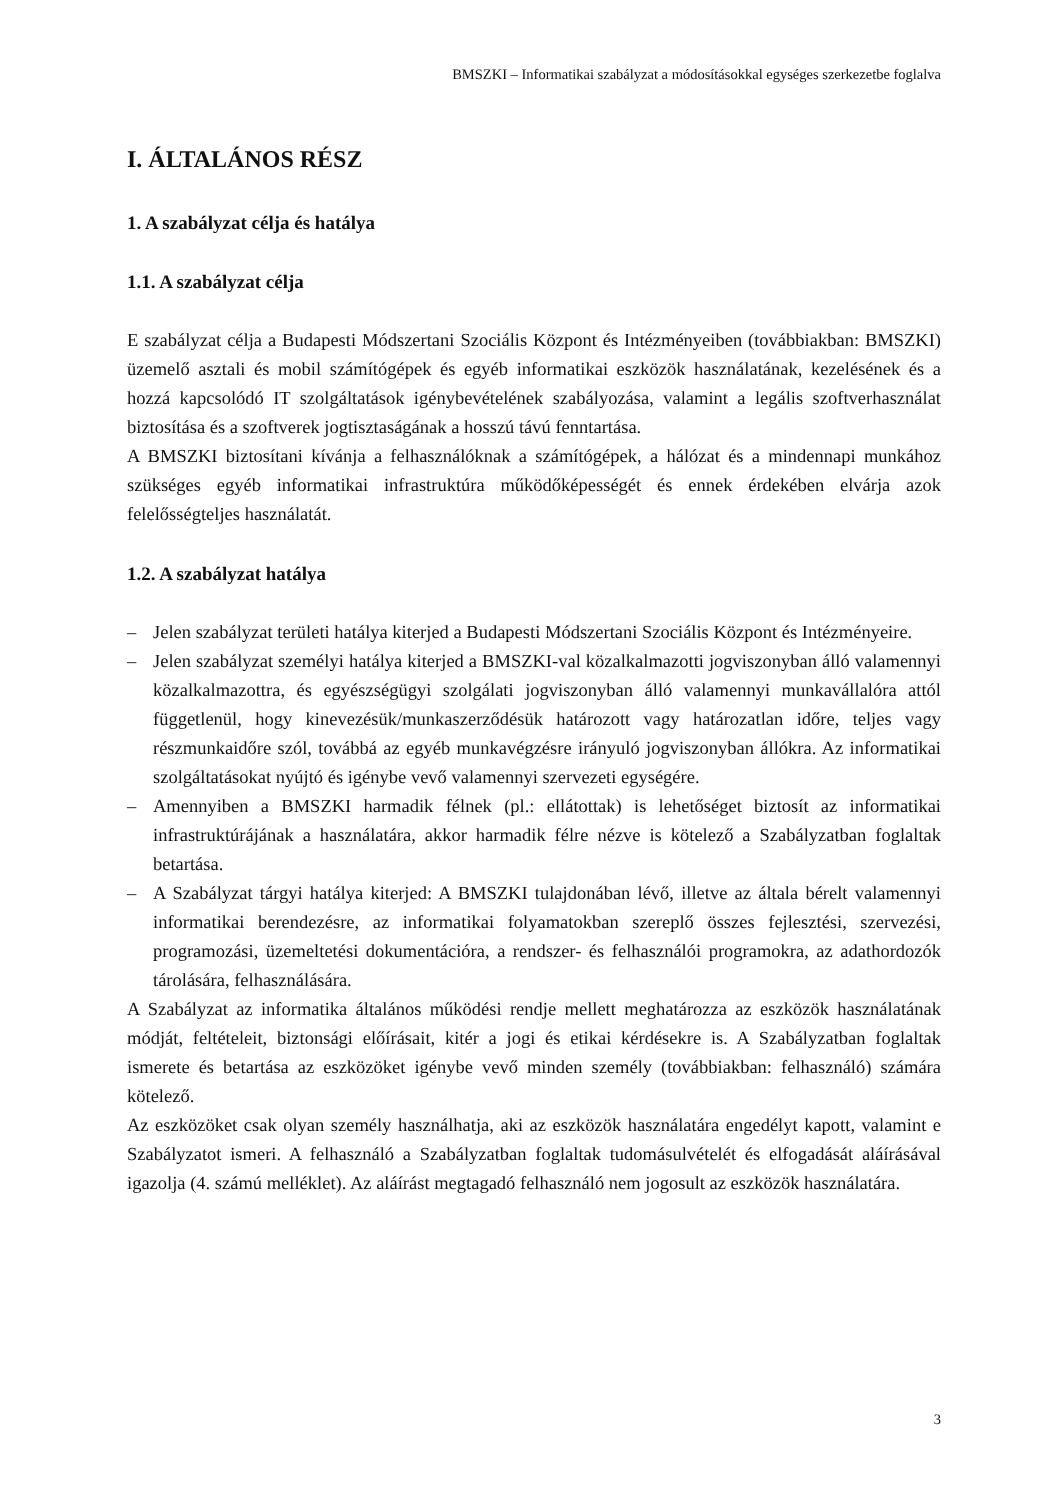BMSZKI – Informatikai szabályzat a módosításokkal egységes szerkezetbe foglalva
I. ÁLTALÁNOS RÉSZ
1. A szabályzat célja és hatálya
1.1. A szabályzat célja
E szabályzat célja a Budapesti Módszertani Szociális Központ és Intézményeiben (továbbiakban: BMSZKI) üzemelő asztali és mobil számítógépek és egyéb informatikai eszközök használatának, kezelésének és a hozzá kapcsolódó IT szolgáltatások igénybevételének szabályozása, valamint a legális szoftverhasználat biztosítása és a szoftverek jogtisztaságának a hosszú távú fenntartása.
A BMSZKI biztosítani kívánja a felhasználóknak a számítógépek, a hálózat és a mindennapi munkához szükséges egyéb informatikai infrastruktúra működőképességét és ennek érdekében elvárja azok felelősségteljes használatát.
1.2. A szabályzat hatálya
– Jelen szabályzat területi hatálya kiterjed a Budapesti Módszertani Szociális Központ és Intézményeire.
– Jelen szabályzat személyi hatálya kiterjed a BMSZKI-val közalkalmazotti jogviszonyban álló valamennyi közalkalmazottra, és egyészségügyi szolgálati jogviszonyban álló valamennyi munkavállalóra attól függetlenül, hogy kinevezésük/munkaszerződésük határozott vagy határozatlan időre, teljes vagy részmunkaidőre szól, továbbá az egyéb munkavégzésre irányuló jogviszonyban állókra. Az informatikai szolgáltatásokat nyújtó és igénybe vevő valamennyi szervezeti egységére.
– Amennyiben a BMSZKI harmadik félnek (pl.: ellátottak) is lehetőséget biztosít az informatikai infrastruktúrájának a használatára, akkor harmadik félre nézve is kötelező a Szabályzatban foglaltak betartása.
– A Szabályzat tárgyi hatálya kiterjed: A BMSZKI tulajdonában lévő, illetve az általa bérelt valamennyi informatikai berendezésre, az informatikai folyamatokban szereplő összes fejlesztési, szervezési, programozási, üzemeltetési dokumentációra, a rendszer- és felhasználói programokra, az adathordozók tárolására, felhasználására.
A Szabályzat az informatika általános működési rendje mellett meghatározza az eszközök használatának módját, feltételeit, biztonsági előírásait, kitér a jogi és etikai kérdésekre is. A Szabályzatban foglaltak ismerete és betartása az eszközöket igénybe vevő minden személy (továbbiakban: felhasználó) számára kötelező.
Az eszközöket csak olyan személy használhatja, aki az eszközök használatára engedélyt kapott, valamint e Szabályzatot ismeri. A felhasználó a Szabályzatban foglaltak tudomásulvételét és elfogadását aláírásával igazolja (4. számú melléklet). Az aláírást megtagadó felhasználó nem jogosult az eszközök használatára.
3